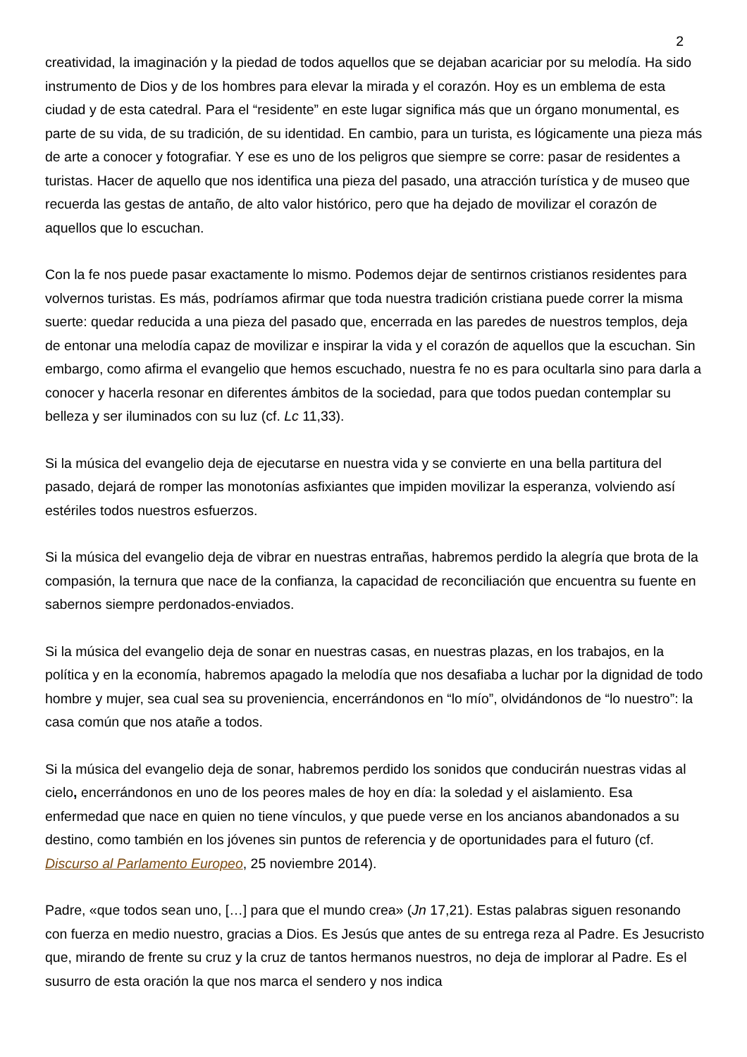2
creatividad, la imaginación y la piedad de todos aquellos que se dejaban acariciar por su melodía. Ha sido instrumento de Dios y de los hombres para elevar la mirada y el corazón. Hoy es un emblema de esta ciudad y de esta catedral. Para el “residente” en este lugar significa más que un órgano monumental, es parte de su vida, de su tradición, de su identidad. En cambio, para un turista, es lógicamente una pieza más de arte a conocer y fotografiar. Y ese es uno de los peligros que siempre se corre: pasar de residentes a turistas. Hacer de aquello que nos identifica una pieza del pasado, una atracción turística y de museo que recuerda las gestas de antaño, de alto valor histórico, pero que ha dejado de movilizar el corazón de aquellos que lo escuchan.
Con la fe nos puede pasar exactamente lo mismo. Podemos dejar de sentirnos cristianos residentes para volvernos turistas. Es más, podríamos afirmar que toda nuestra tradición cristiana puede correr la misma suerte: quedar reducida a una pieza del pasado que, encerrada en las paredes de nuestros templos, deja de entonar una melodía capaz de movilizar e inspirar la vida y el corazón de aquellos que la escuchan. Sin embargo, como afirma el evangelio que hemos escuchado, nuestra fe no es para ocultarla sino para darla a conocer y hacerla resonar en diferentes ámbitos de la sociedad, para que todos puedan contemplar su belleza y ser iluminados con su luz (cf. Lc 11,33).
Si la música del evangelio deja de ejecutarse en nuestra vida y se convierte en una bella partitura del pasado, dejará de romper las monotonías asfixiantes que impiden movilizar la esperanza, volviendo así estériles todos nuestros esfuerzos.
Si la música del evangelio deja de vibrar en nuestras entrañas, habremos perdido la alegría que brota de la compasión, la ternura que nace de la confianza, la capacidad de reconciliación que encuentra su fuente en sabernos siempre perdonados-enviados.
Si la música del evangelio deja de sonar en nuestras casas, en nuestras plazas, en los trabajos, en la política y en la economía, habremos apagado la melodía que nos desafiaba a luchar por la dignidad de todo hombre y mujer, sea cual sea su proveniencia, encerrándonos en “lo mío”, olvidándonos de “lo nuestro”: la casa común que nos atañe a todos.
Si la música del evangelio deja de sonar, habremos perdido los sonidos que conducirán nuestras vidas al cielo, encerrándonos en uno de los peores males de hoy en día: la soledad y el aislamiento. Esa enfermedad que nace en quien no tiene vínculos, y que puede verse en los ancianos abandonados a su destino, como también en los jóvenes sin puntos de referencia y de oportunidades para el futuro (cf. Discurso al Parlamento Europeo, 25 noviembre 2014).
Padre, «que todos sean uno, […] para que el mundo crea» (Jn 17,21). Estas palabras siguen resonando con fuerza en medio nuestro, gracias a Dios. Es Jesús que antes de su entrega reza al Padre. Es Jesucristo que, mirando de frente su cruz y la cruz de tantos hermanos nuestros, no deja de implorar al Padre. Es el susurro de esta oración la que nos marca el sendero y nos indica